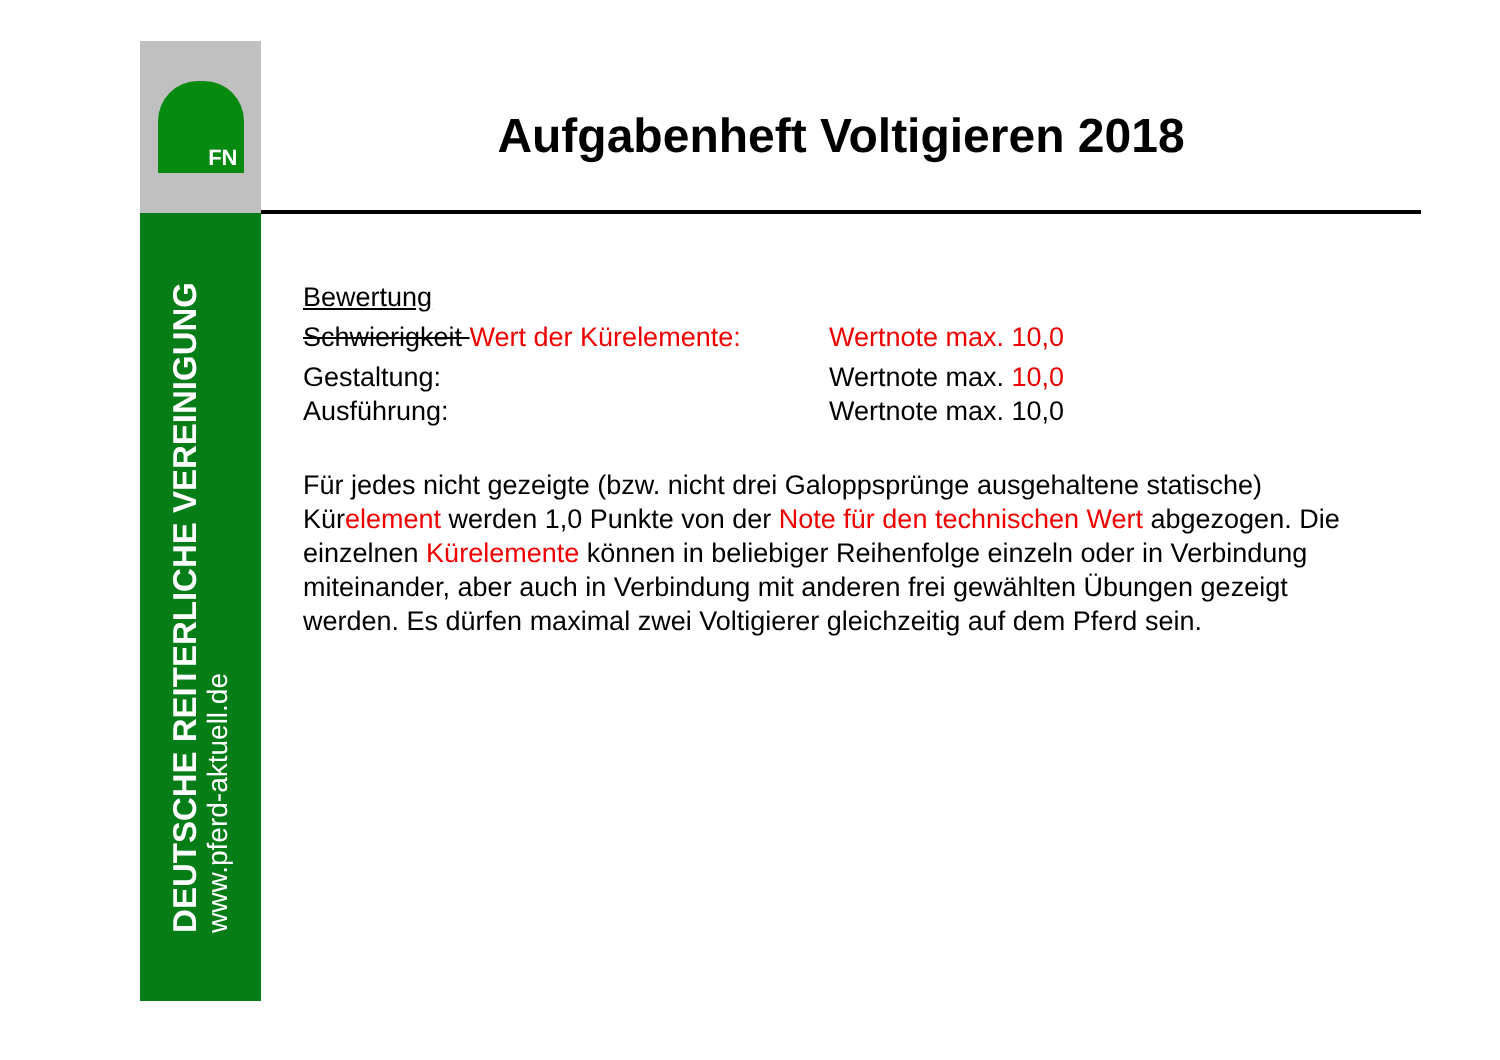FN
DEUTSCHE REITERLICHE VEREINIGUNG
www.pferd-aktuell.de
Aufgabenheft Voltigieren 2018
Bewertung
Schwierigkeit Wert der Kürelemente:
Wertnote max. 10,0
Gestaltung: Wertnote max. 10,0
Ausführung: Wertnote max. 10,0
Für jedes nicht gezeigte (bzw. nicht drei Galoppsprünge ausgehaltene statische) Kürelement werden 1,0 Punkte von der Note für den technischen Wert abgezogen. Die einzelnen Kürelemente können in beliebiger Reihenfolge einzeln oder in Verbindung miteinander, aber auch in Verbindung mit anderen frei gewählten Übungen gezeigt werden. Es dürfen maximal zwei Voltigierer gleichzeitig auf dem Pferd sein.